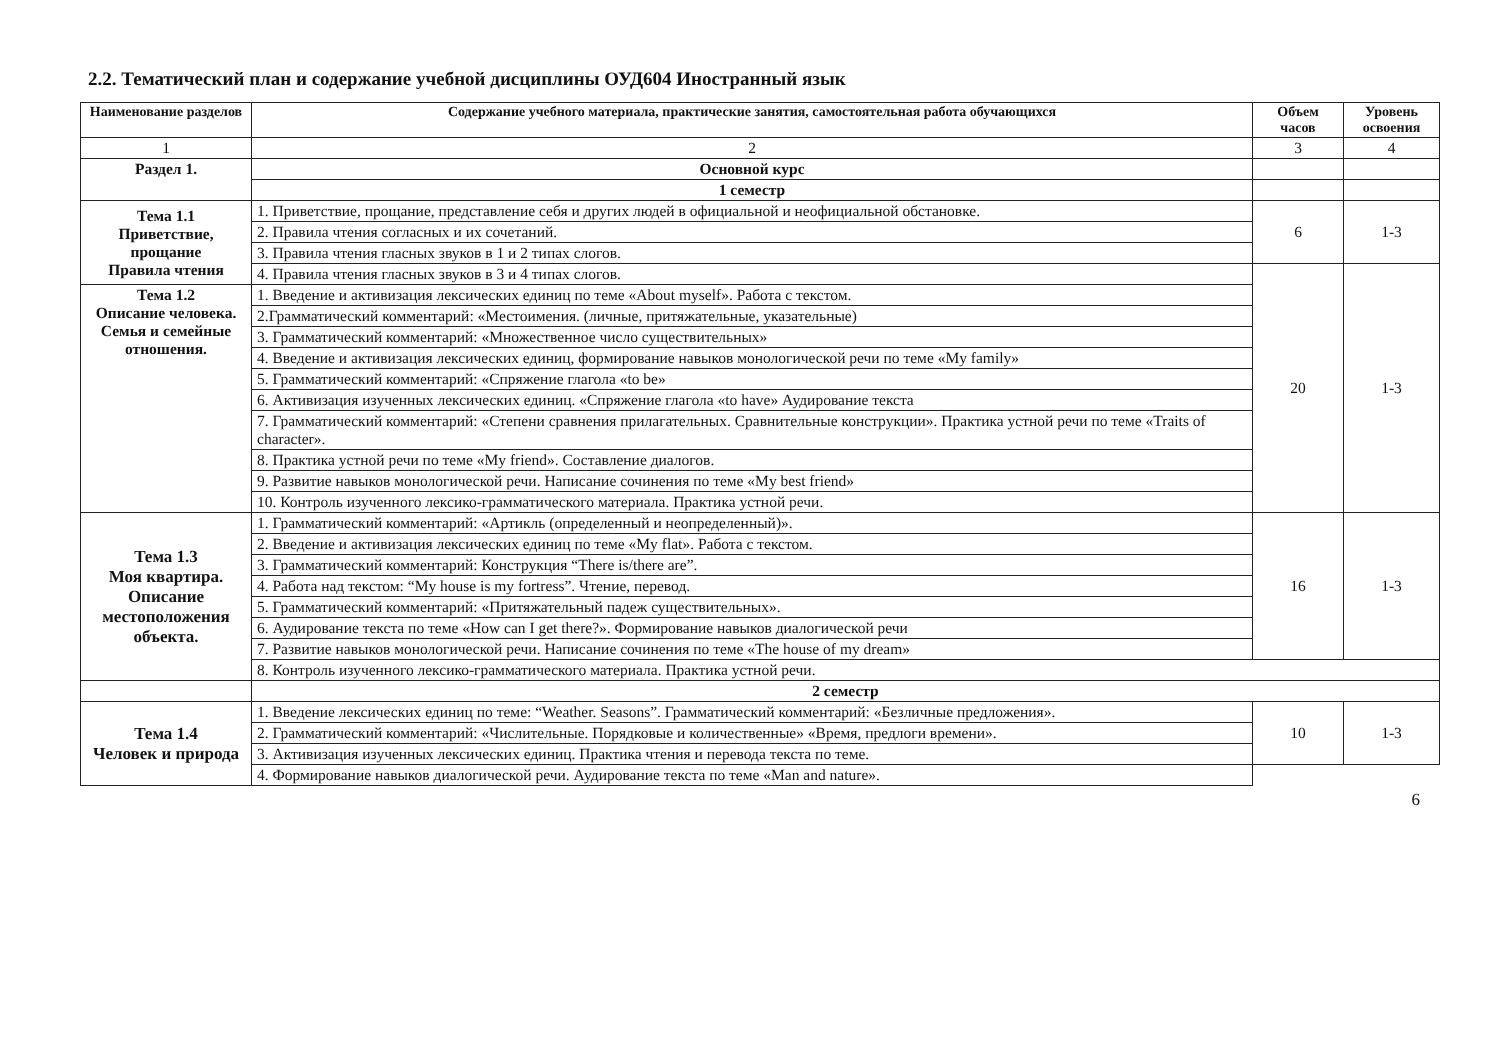2.2. Тематический план и содержание учебной дисциплины ОУД604 Иностранный язык
| Наименование разделов | Содержание учебного материала, практические занятия, самостоятельная работа обучающихся | Объем часов | Уровень освоения |
| --- | --- | --- | --- |
| 1 | 2 | 3 | 4 |
| Раздел 1. | Основной курс | | |
| | 1 семестр | | |
| Тема 1.1 Приветствие, прощание Правила чтения | 1. Приветствие, прощание, представление себя и других людей в официальной и неофициальной обстановке. | 6 | 1-3 |
| | 2. Правила чтения согласных и их сочетаний. | | |
| | 3. Правила чтения гласных звуков в 1 и 2 типах слогов. | | |
| | 4. Правила чтения гласных звуков в 3 и 4 типах слогов. | 20 | 1-3 |
| Тема 1.2 Описание человека. Семья и семейные отношения. | 1. Введение и активизация лексических единиц по теме «About myself». Работа с текстом. | | |
| | 2.Грамматический комментарий: «Местоимения. (личные, притяжательные, указательные) | | |
| | 3. Грамматический комментарий: «Множественное число существительных» | | |
| | 4. Введение и активизация лексических единиц, формирование навыков монологической речи по теме «My family» | | |
| | 5. Грамматический комментарий: «Спряжение глагола «to be» | | |
| | 6. Активизация изученных лексических единиц. «Спряжение глагола «to have» Аудирование текста | | |
| | 7. Грамматический комментарий: «Степени сравнения прилагательных. Сравнительные конструкции». Практика устной речи по теме «Traits of character». | | |
| | 8. Практика устной речи по теме «My friend». Составление диалогов. | | |
| | 9. Развитие навыков монологической речи. Написание сочинения по теме «My best friend» | | |
| | 10. Контроль изученного лексико-грамматического материала. Практика устной речи. | | |
| Тема 1.3 Моя квартира. Описание местоположения объекта. | 1. Грамматический комментарий: «Артикль (определенный и неопределенный)». | 16 | 1-3 |
| | 2. Введение и активизация лексических единиц по теме «My flat». Работа с текстом. | | |
| | 3. Грамматический комментарий: Конструкция “There is/there are”. | | |
| | 4. Работа над текстом: “My house is my fortress”. Чтение, перевод. | | |
| | 5. Грамматический комментарий: «Притяжательный падеж существительных». | | |
| | 6. Аудирование текста по теме «How can I get there?». Формирование навыков диалогической речи | | |
| | 7. Развитие навыков монологической речи. Написание сочинения по теме «The house of my dream» | | |
| | 8. Контроль изученного лексико-грамматического материала. Практика устной речи. | | |
| | 2 семестр | | |
| Тема 1.4 Человек и природа | 1. Введение лексических единиц по теме: “Weather. Seasons”. Грамматический комментарий: «Безличные предложения». | 10 | 1-3 |
| | 2. Грамматический комментарий: «Числительные. Порядковые и количественные» «Время, предлоги времени». | | |
| | 3. Активизация изученных лексических единиц. Практика чтения и перевода текста по теме. | | |
| | 4. Формирование навыков диалогической речи. Аудирование текста по теме «Man and nature». | | |
6